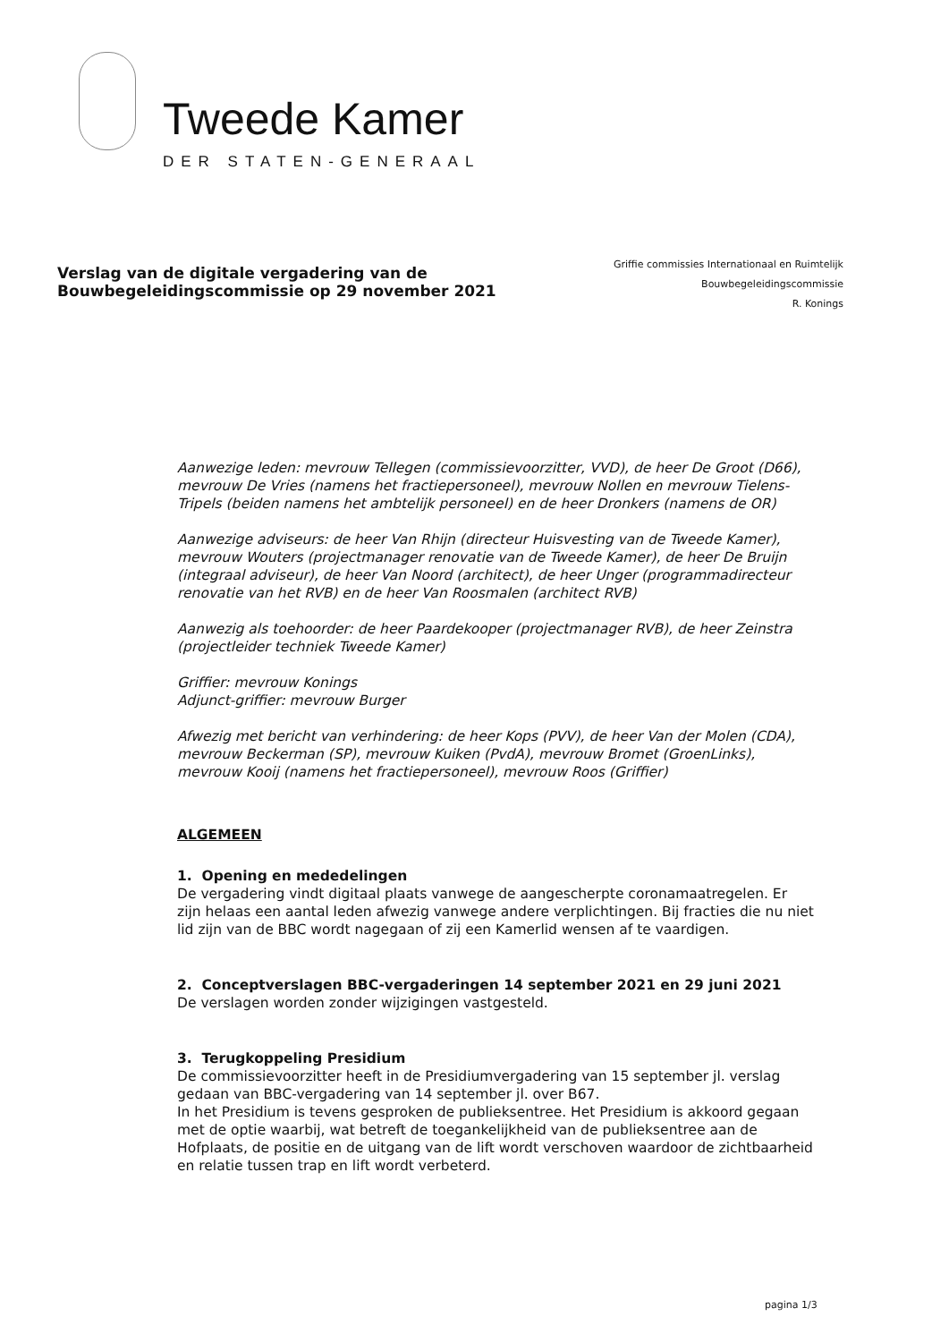Tweede Kamer
DER STATEN-GENERAAL
Verslag van de digitale vergadering van de
Bouwbegeleidingscommissie op 29 november 2021
Griffie commissies Internationaal en Ruimtelijk
Bouwbegeleidingscommissie
R. Konings
Aanwezige leden: mevrouw Tellegen (commissievoorzitter, VVD), de heer De Groot (D66), mevrouw De Vries (namens het fractiepersoneel), mevrouw Nollen en mevrouw Tielens-Tripels (beiden namens het ambtelijk personeel) en de heer Dronkers (namens de OR)
Aanwezige adviseurs: de heer Van Rhijn (directeur Huisvesting van de Tweede Kamer), mevrouw Wouters (projectmanager renovatie van de Tweede Kamer), de heer De Bruijn (integraal adviseur), de heer Van Noord (architect), de heer Unger (programmadirecteur renovatie van het RVB) en de heer Van Roosmalen (architect RVB)
Aanwezig als toehoorder: de heer Paardekooper (projectmanager RVB), de heer Zeinstra (projectleider techniek Tweede Kamer)
Griffier: mevrouw Konings
Adjunct-griffier: mevrouw Burger
Afwezig met bericht van verhindering: de heer Kops (PVV), de heer Van der Molen (CDA), mevrouw Beckerman (SP), mevrouw Kuiken (PvdA), mevrouw Bromet (GroenLinks), mevrouw Kooij (namens het fractiepersoneel), mevrouw Roos (Griffier)
ALGEMEEN
1. Opening en mededelingen
De vergadering vindt digitaal plaats vanwege de aangescherpte coronamaatregelen. Er zijn helaas een aantal leden afwezig vanwege andere verplichtingen. Bij fracties die nu niet lid zijn van de BBC wordt nagegaan of zij een Kamerlid wensen af te vaardigen.
2. Conceptverslagen BBC-vergaderingen 14 september 2021 en 29 juni 2021
De verslagen worden zonder wijzigingen vastgesteld.
3. Terugkoppeling Presidium
De commissievoorzitter heeft in de Presidiumvergadering van 15 september jl. verslag gedaan van BBC-vergadering van 14 september jl. over B67.
In het Presidium is tevens gesproken de publieksentree. Het Presidium is akkoord gegaan met de optie waarbij, wat betreft de toegankelijkheid van de publieksentree aan de Hofplaats, de positie en de uitgang van de lift wordt verschoven waardoor de zichtbaarheid en relatie tussen trap en lift wordt verbeterd.
pagina 1/3